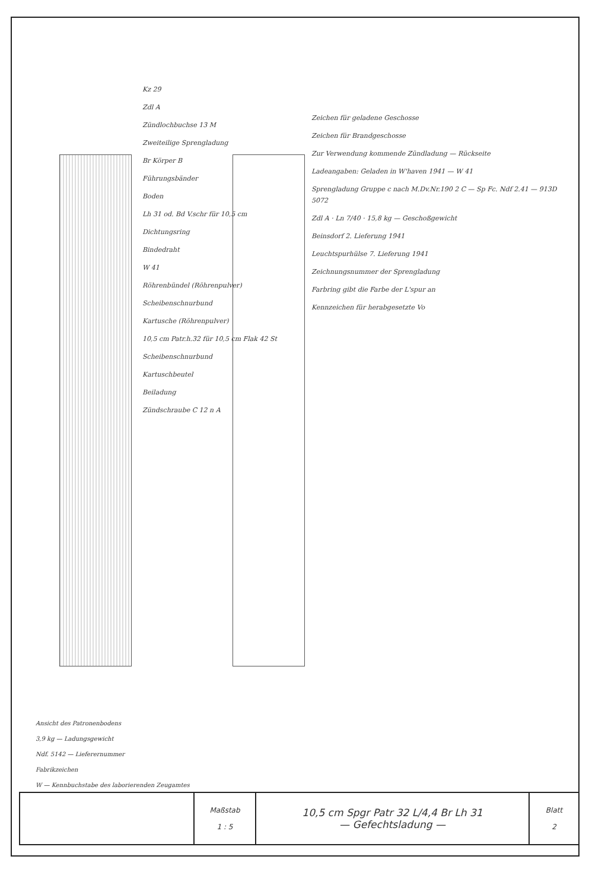Kz 29
Zdl A
Zündlochbuchse 13 M
Zweiteilige Sprengladung
Br Körper B
Führungsbänder
Boden
Lh 31 od. Bd V.schr für 10,5 cm
Dichtungsring
Bindedraht
W 41
Röhrenbündel (Röhrenpulver)
Scheibenschnurbund
Kartusche (Röhrenpulver)
10,5 cm Patr.h.32 für 10,5 cm Flak 42 St
Scheibenschnurbund
Kartuschbeutel
Beiladung
Zündschraube C 12 n A
Zeichen für geladene Geschosse
Zeichen für Brandgeschosse
Zur Verwendung kommende Zündladung — Rückseite
Ladeangaben: Geladen in W'haven 1941 — W 41
Sprengladung Gruppe c nach M.Dv.Nr.190 2 C — Sp Fc. Ndf 2.41 — 913D 5072
Zdl A · Ln 7/40 · 15,8 kg — Geschoßgewicht
Beinsdorf 2. Lieferung 1941
Leuchtspurhülse 7. Lieferung 1941
Zeichnungsnummer der Sprengladung
Farbring gibt die Farbe der L'spur an
Kennzeichen für herabgesetzte Vo
Ansicht des Patronenbodens
3,9 kg — Ladungsgewicht
Ndf. 5142 — Lieferernummer
Fabrikzeichen
W — Kennbuchstabe des laborierenden Zeugamtes
| | Maßstab 1 : 5 | 10,5 cm Spgr Patr 32 L/4,4 Br Lh 31 — Gefechtsladung — | Blatt 2 |